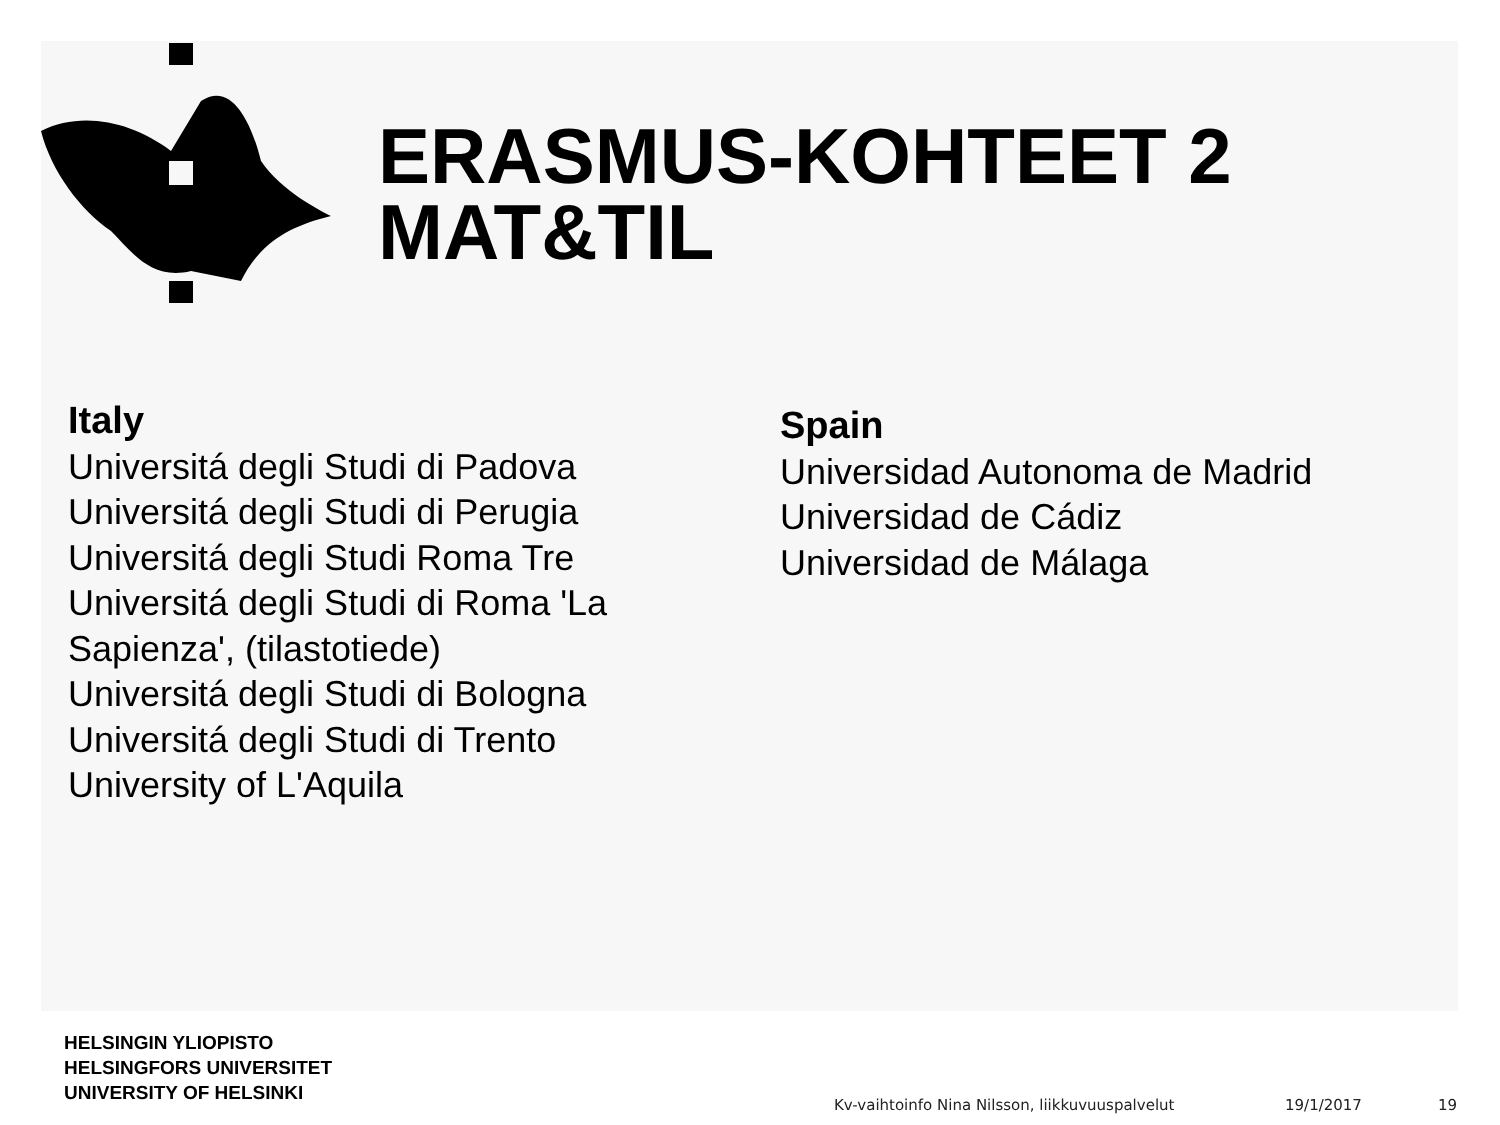ERASMUS-KOHTEET 2
MAT&TIL
Italy
Universitá degli Studi di Padova
Universitá degli Studi di Perugia
Universitá degli Studi Roma Tre
Universitá degli Studi di Roma 'La
Sapienza', (tilastotiede)
Universitá degli Studi di Bologna
Universitá degli Studi di Trento
University of L'Aquila
Spain
Universidad Autonoma de Madrid
Universidad de Cádiz
Universidad de Málaga
HELSINGIN YLIOPISTO
HELSINGFORS UNIVERSITET
UNIVERSITY OF HELSINKI
Kv-vaihtoinfo Nina Nilsson, liikkuvuuspalvelut
19/1/2017 19